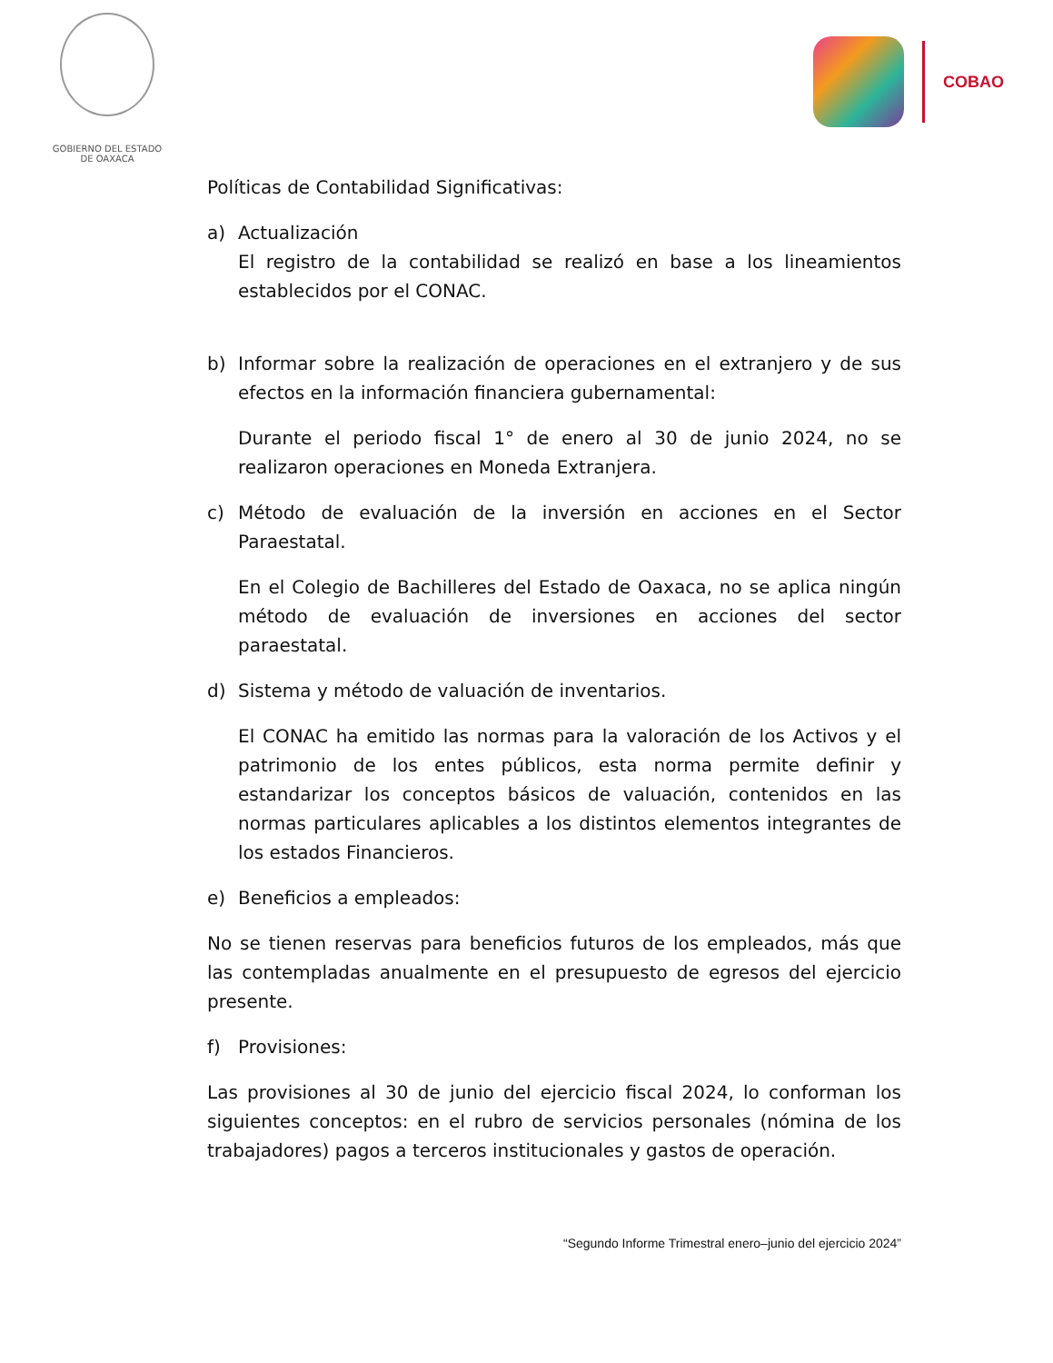GOBIERNO DEL ESTADO
DE OAXACA
COBAO
Políticas de Contabilidad Significativas:
a) Actualización
El registro de la contabilidad se realizó en base a los lineamientos establecidos por el CONAC.
b) Informar sobre la realización de operaciones en el extranjero y de sus efectos en la información financiera gubernamental:
Durante el periodo fiscal 1° de enero al 30 de junio 2024, no se realizaron operaciones en Moneda Extranjera.
c) Método de evaluación de la inversión en acciones en el Sector Paraestatal.
En el Colegio de Bachilleres del Estado de Oaxaca, no se aplica ningún método de evaluación de inversiones en acciones del sector paraestatal.
d) Sistema y método de valuación de inventarios.
El CONAC ha emitido las normas para la valoración de los Activos y el patrimonio de los entes públicos, esta norma permite definir y estandarizar los conceptos básicos de valuación, contenidos en las normas particulares aplicables a los distintos elementos integrantes de los estados Financieros.
e) Beneficios a empleados:
No se tienen reservas para beneficios futuros de los empleados, más que las contempladas anualmente en el presupuesto de egresos del ejercicio presente.
f) Provisiones:
Las provisiones al 30 de junio del ejercicio fiscal 2024, lo conforman los siguientes conceptos: en el rubro de servicios personales (nómina de los trabajadores) pagos a terceros institucionales y gastos de operación.
“Segundo Informe Trimestral enero–junio del ejercicio 2024”